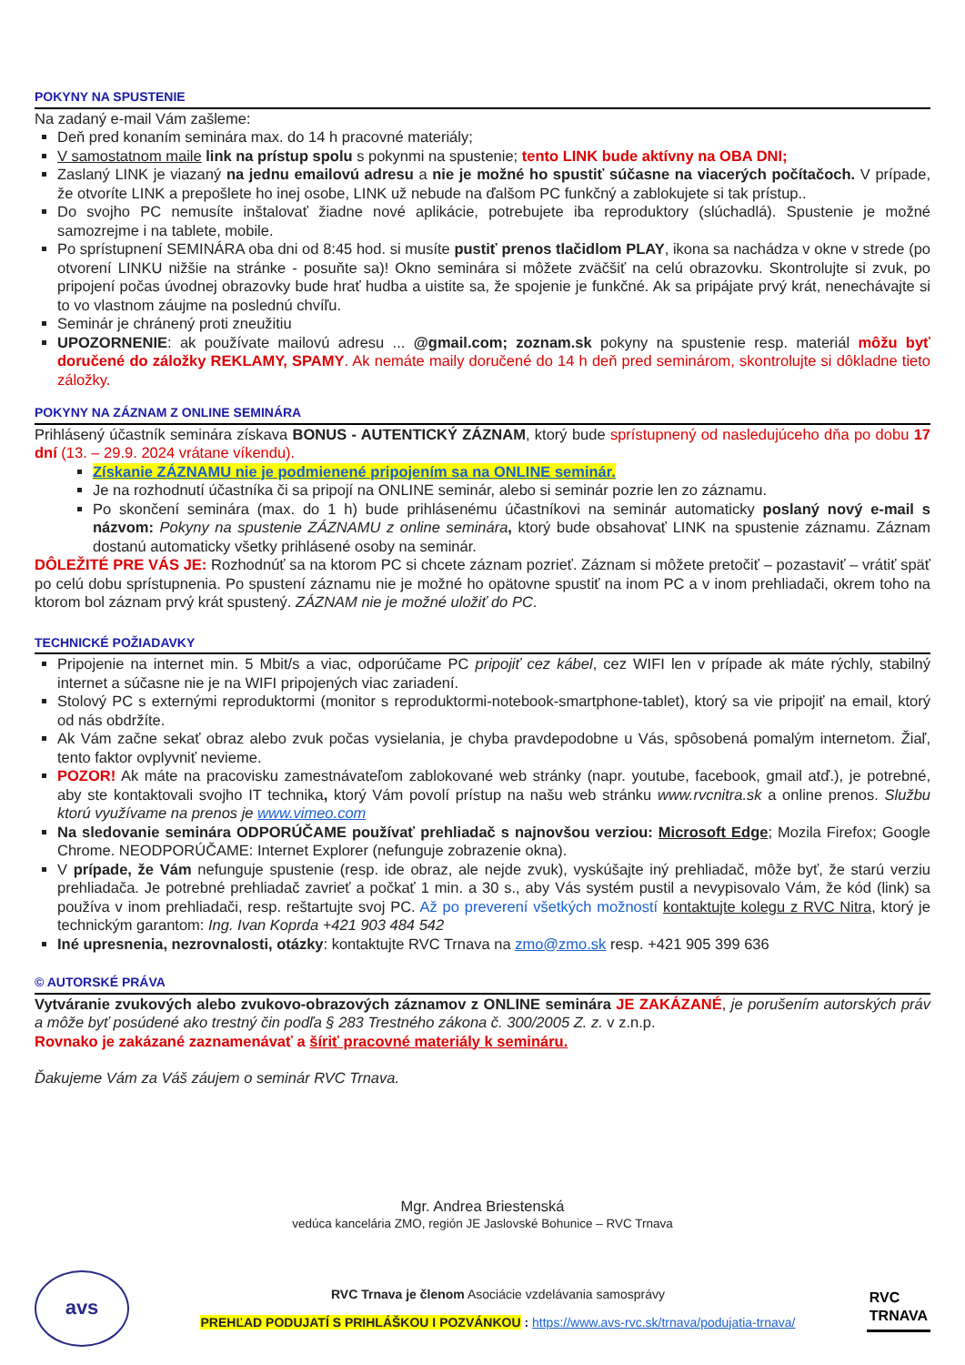POKYNY NA SPUSTENIE
Na zadaný e-mail Vám zašleme:
Deň pred konaním seminára max. do 14 h pracovné materiály;
V samostatnom maile link na prístup spolu s pokynmi na spustenie; tento LINK bude aktívny na OBA DNI;
Zaslaný LINK je viazaný na jednu emailovú adresu a nie je možné ho spustiť súčasne na viacerých počítačoch. V prípade, že otvoríte LINK a prepošlete ho inej osobe, LINK už nebude na ďalšom PC funkčný a zablokujete si tak prístup..
Do svojho PC nemusíte inštalovať žiadne nové aplikácie, potrebujete iba reproduktory (slúchadlá). Spustenie je možné samozrejme i na tablete, mobile.
Po sprístupnení SEMINÁRA oba dni od 8:45 hod. si musíte pustiť prenos tlačidlom PLAY, ikona sa nachádza v okne v strede (po otvorení LINKU nižšie na stránke - posuňte sa)! Okno seminára si môžete zväčšiť na celú obrazovku. Skontrolujte si zvuk, po pripojení počas úvodnej obrazovky bude hrať hudba a uistite sa, že spojenie je funkčné. Ak sa pripájate prvý krát, nenechávajte si to vo vlastnom záujme na poslednú chvíľu.
Seminár je chránený proti zneužitiu
UPOZORNENIE: ak používate mailovú adresu ... @gmail.com; zoznam.sk pokyny na spustenie resp. materiál môžu byť doručené do záložky REKLAMY, SPAMY. Ak nemáte maily doručené do 14 h deň pred seminárom, skontrolujte si dôkladne tieto záložky.
POKYNY NA ZÁZNAM Z ONLINE SEMINÁRA
Prihlásený účastník seminára získava BONUS - AUTENTICKÝ ZÁZNAM, ktorý bude sprístupnený od nasledujúceho dňa po dobu 17 dní (13. – 29.9. 2024 vrátane víkendu).
Získanie ZÁZNAMU nie je podmienené pripojením sa na ONLINE seminár.
Je na rozhodnutí účastníka či sa pripojí na ONLINE seminár, alebo si seminár pozrie len zo záznamu.
Po skončení seminára (max. do 1 h) bude prihlásenému účastníkovi na seminár automaticky poslaný nový e-mail s názvom: Pokyny na spustenie ZÁZNAMU z online seminára, ktorý bude obsahovať LINK na spustenie záznamu. Záznam dostanú automaticky všetky prihlásené osoby na seminár.
DÔLEŽITÉ PRE VÁS JE: Rozhodnúť sa na ktorom PC si chcete záznam pozrieť. Záznam si môžete pretočiť – pozastaviť – vrátiť späť po celú dobu sprístupnenia. Po spustení záznamu nie je možné ho opätovne spustiť na inom PC a v inom prehliadači, okrem toho na ktorom bol záznam prvý krát spustený. ZÁZNAM nie je možné uložiť do PC.
TECHNICKÉ POŽIADAVKY
Pripojenie na internet min. 5 Mbit/s a viac, odporúčame PC pripojiť cez kábel, cez WIFI len v prípade ak máte rýchly, stabilný internet a súčasne nie je na WIFI pripojených viac zariadení.
Stolový PC s externými reproduktormi (monitor s reproduktormi-notebook-smartphone-tablet), ktorý sa vie pripojiť na email, ktorý od nás obdržíte.
Ak Vám začne sekať obraz alebo zvuk počas vysielania, je chyba pravdepodobne u Vás, spôsobená pomalým internetom. Žiaľ, tento faktor ovplyvniť nevieme.
POZOR! Ak máte na pracovisku zamestnávateľom zablokované web stránky (napr. youtube, facebook, gmail atď.), je potrebné, aby ste kontaktovali svojho IT technika, ktorý Vám povolí prístup na našu web stránku www.rvcnitra.sk a online prenos. Službu ktorú využívame na prenos je www.vimeo.com
Na sledovanie seminára ODPORÚČAME používať prehliadač s najnovšou verziou: Microsoft Edge; Mozila Firefox; Google Chrome. NEODPORÚČAME: Internet Explorer (nefunguje zobrazenie okna).
V prípade, že Vám nefunguje spustenie (resp. ide obraz, ale nejde zvuk), vyskúšajte iný prehliadač, môže byť, že starú verziu prehliadača. Je potrebné prehliadač zavrieť a počkať 1 min. a 30 s., aby Vás systém pustil a nevypisovalo Vám, že kód (link) sa používa v inom prehliadači, resp. reštartujte svoj PC. Až po preverení všetkých možností kontaktujte kolegu z RVC Nitra, ktorý je technickým garantom: Ing. Ivan Koprda +421 903 484 542
Iné upresnenia, nezrovnalosti, otázky: kontaktujte RVC Trnava na zmo@zmo.sk resp. +421 905 399 636
© AUTORSKÉ PRÁVA
Vytváranie zvukových alebo zvukovo-obrazových záznamov z ONLINE seminára JE ZAKÁZANÉ, je porušením autorských práv a môže byť posúdené ako trestný čin podľa § 283 Trestného zákona č. 300/2005 Z. z. v z.n.p.
Rovnako je zakázané zaznamenávať a šíriť pracovné materiály k semináru.
Ďakujeme Vám za Váš záujem o seminár RVC Trnava.
Mgr. Andrea Briestenská
vedúca kancelária ZMO, región JE Jaslovské Bohunice – RVC Trnava
avs
RVC Trnava je členom Asociácie vzdelávania samosprávy
PREHĽAD PODUJATÍ S PRIHLÁŠKOU I POZVÁNKOU : https://www.avs-rvc.sk/trnava/podujatia-trnava/
RVC
TRNAVA